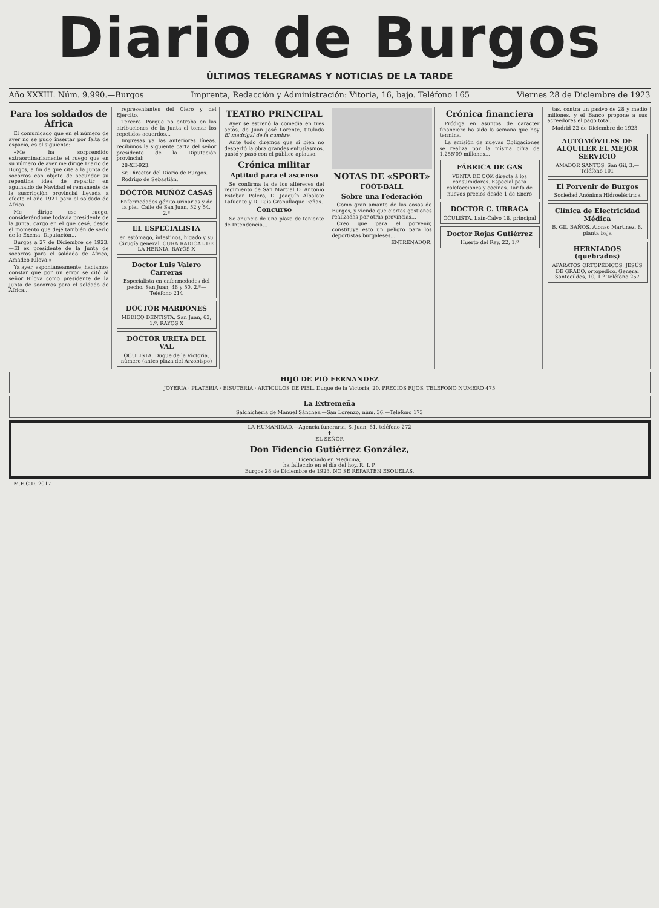Diario de Burgos
ÚLTIMOS TELEGRAMAS Y NOTICIAS DE LA TARDE
Año XXXIII. Núm. 9.990.—Burgos Imprenta, Redacción y Administración: Vitoria, 16, bajo. Teléfono 165 Viernes 28 de Diciembre de 1923
Para los soldados de África
El comunicado que en el número de ayer no se pudo insertar por falta de espacio, es el siguiente:
«Me ha sorprendido extraordinariamente el ruego que en su número de ayer me dirige Diario de Burgos, a fin de que cite a la Junta de socorros con objeto de secundar su repentina idea de repartir en aguinaldo de Navidad el remanente de la suscripción provincial llevada a efecto el año 1921 para el soldado de África.
Me dirige ese ruego, considerándome todavía presidente de la Junta, cargo en el que cesé, desde el momento que dejé también de serlo de la Excma. Diputación...
Burgos a 27 de Diciembre de 1923.—El ex presidente de la Junta de socorros para el soldado de África, Amadeo Rilova.»
Ya ayer, espontáneamente, hacíamos constar que por un error se citó al señor Rilova como presidente de la Junta de socorros para el soldado de África...
representantes del Clero y del Ejército.
Tercera. Porque no entraba en las atribuciones de la Junta el tomar los repetidos acuerdos...
Impresas ya las anteriores líneas, recibimos la siguiente carta del señor presidente de la Diputación provincial:
28-XII-923.
Sr. Director del Diario de Burgos.
Rodrigo de Sebastián.
DOCTOR MUÑOZ CASAS
Enfermedades génito-urinarias y de la piel. Calle de San Juan, 52 y 54, 2.º
EL ESPECIALISTA
en estómago, intestinos, hígado y su Cirugía general. CURA RADICAL DE LA HERNIA. RAYOS X
Doctor Luis Valero Carreras
Especialista en enfermedades del pecho. San Juan, 48 y 50, 2.º—Teléfono 214
DOCTOR MARDONES
MEDICO DENTISTA. San Juan, 63, 1.º. RAYOS X
DOCTOR URETA DEL VAL
OCULISTA. Duque de la Victoria, número (antes plaza del Arzobispo)
TEATRO PRINCIPAL
Ayer se estrenó la comedia en tres actos, de Juan José Lorente, titulada El madrigal de la cumbre.
Ante todo diremos que si bien no despertó la obra grandes entusiasmos, gustó y pasó con el público aplauso.
Crónica militar
Aptitud para el ascenso
Se confirma la de los alféreces del regimiento de San Marcial D. Antonio Esteban Palero, D. Joaquín Albalate Lafuente y D. Luis Granullaque Peñas.
Concurso
Se anuncia de una plaza de teniente de Intendencia...
NOTAS DE «SPORT»
FOOT-BALL
Sobre una Federación
Como gran amante de las cosas de Burgos, y viendo que ciertas gestiones realizadas por otras provincias...
Creo que para el porvenir, constituye esto un peligro para los deportistas burgaleses...
ENTRENADOR.
Crónica financiera
Pródiga en asuntos de carácter financiero ha sido la semana que hoy termina.
La emisión de nuevas Obligaciones se realiza por la misma cifra de 1.255'09 millones...
FÁBRICA DE GAS
VENTA DE COK directa á los consumidores. Especial para calefacciones y cocinas. Tarifa de nuevos precios desde 1 de Enero
DOCTOR C. URRACA
OCULISTA. Laín-Calvo 18, principal
Doctor Rojas Gutiérrez
Huerto del Rey, 22, 1.º
tas, contra un pasivo de 28 y medio millones, y el Banco propone a sus acreedores el pago total...
Madrid 22 de Diciembre de 1923.
AUTOMÓVILES DE ALQUILER EL MEJOR SERVICIO
AMADOR SANTOS. San Gil, 3.—Teléfono 101
El Porvenir de Burgos
Sociedad Anónima Hidroeléctrica
Clínica de Electricidad Médica
B. GIL BAÑOS. Alonso Martínez, 8, planta baja
HERNIADOS (quebrados)
APARATOS ORTOPÉDICOS. JESÚS DE GRADO, ortopédico. General Santocildes, 10, 1.º Teléfono 257
HIJO DE PIO FERNANDEZ
JOYERIA · PLATERIA · BISUTERIA · ARTICULOS DE PIEL. Duque de la Victoria, 20. PRECIOS FIJOS. TELEFONO NUMERO 475
La Extremeña
Salchichería de Manuel Sánchez.—San Lorenzo, núm. 36.—Teléfono 173
LA HUMANIDAD.—Agencia funeraria, S. Juan, 61, teléfono 272
✝
EL SEÑOR
Don Fidencio Gutiérrez González,
Licenciado en Medicina,
ha fallecido en el día del hoy. R. I. P.
Burgos 28 de Diciembre de 1923. NO SE REPARTEN ESQUELAS.
M.E.C.D. 2017